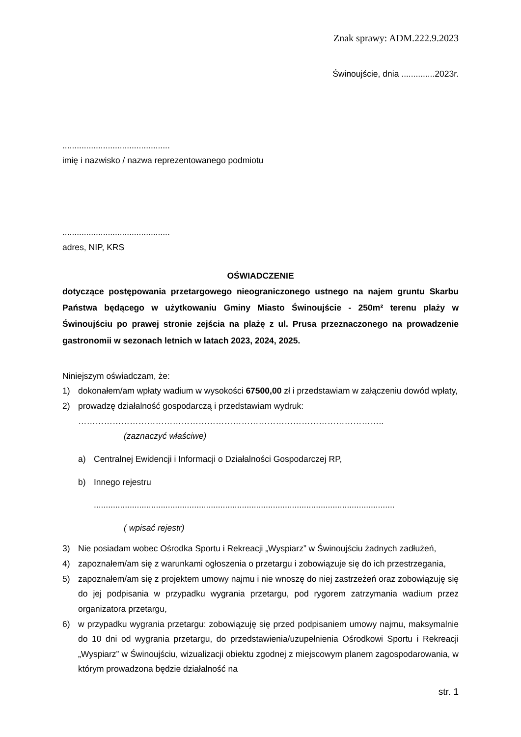Znak sprawy: ADM.222.9.2023
Świnoujście, dnia ..............2023r.
.............................................
imię i nazwisko / nazwa reprezentowanego podmiotu
.............................................
adres, NIP, KRS
OŚWIADCZENIE
dotyczące postępowania przetargowego nieograniczonego ustnego na najem gruntu Skarbu Państwa będącego w użytkowaniu Gminy Miasto Świnoujście - 250m² terenu plaży w Świnoujściu po prawej stronie zejścia na plażę z ul. Prusa przeznaczonego na prowadzenie gastronomii w sezonach letnich w latach 2023, 2024, 2025.
Niniejszym oświadczam, że:
1) dokonałem/am wpłaty wadium w wysokości 67500,00 zł i przedstawiam w załączeniu dowód wpłaty,
2) prowadzę działalność gospodarczą i przedstawiam wydruk:
……………………………………………………………………………………………..
(zaznaczyć właściwe)
a) Centralnej Ewidencji i Informacji o Działalności Gospodarczej RP,
b) Innego rejestru
..............................................................................................................................
( wpisać rejestr)
3) Nie posiadam wobec Ośrodka Sportu i Rekreacji „Wyspiarz” w Świnoujściu żadnych zadłużeń,
4) zapoznałem/am się z warunkami ogłoszenia o przetargu i zobowiązuje się do ich przestrzegania,
5) zapoznałem/am się z projektem umowy najmu i nie wnoszę do niej zastrzeżeń oraz zobowiązuję się do jej podpisania w przypadku wygrania przetargu, pod rygorem zatrzymania wadium przez organizatora przetargu,
6) w przypadku wygrania przetargu: zobowiązuję się przed podpisaniem umowy najmu, maksymalnie do 10 dni od wygrania przetargu, do przedstawienia/uzupełnienia Ośrodkowi Sportu i Rekreacji „Wyspiarz” w Świnoujściu, wizualizacji obiektu zgodnej z miejscowym planem zagospodarowania, w którym prowadzona będzie działalność na
str. 1